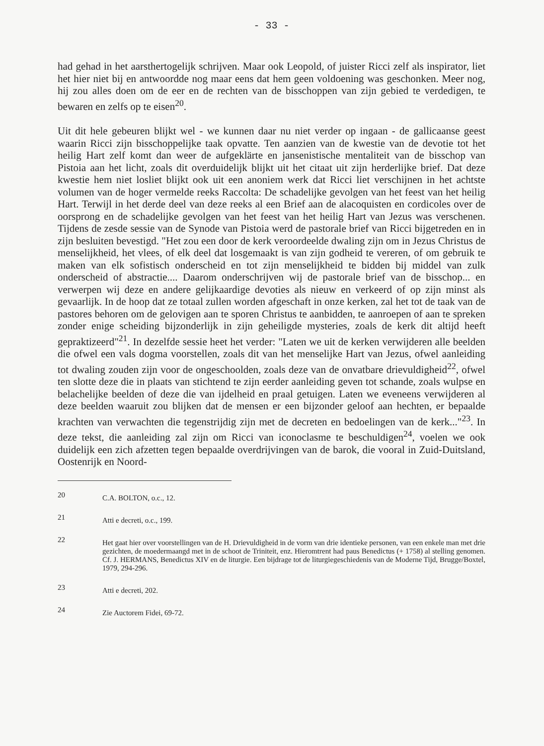- 33 -
had gehad in het aarsthertogelijk schrijven. Maar ook Leopold, of juister Ricci zelf als inspirator, liet het hier niet bij en antwoordde nog maar eens dat hem geen voldoening was geschonken. Meer nog, hij zou alles doen om de eer en de rechten van de bisschoppen van zijn gebied te verdedigen, te bewaren en zelfs op te eisen<sup>20</sup>.
Uit dit hele gebeuren blijkt wel - we kunnen daar nu niet verder op ingaan - de gallicaanse geest waarin Ricci zijn bisschoppelijke taak opvatte. Ten aanzien van de kwestie van de devotie tot het heilig Hart zelf komt dan weer de aufgeklärte en jansenistische mentaliteit van de bisschop van Pistoia aan het licht, zoals dit overduidelijk blijkt uit het citaat uit zijn herderlijke brief. Dat deze kwestie hem niet losliet blijkt ook uit een anoniem werk dat Ricci liet verschijnen in het achtste volumen van de hoger vermelde reeks Raccolta: De schadelijke gevolgen van het feest van het heilig Hart. Terwijl in het derde deel van deze reeks al een Brief aan de alacoquisten en cordicoles over de oorsprong en de schadelijke gevolgen van het feest van het heilig Hart van Jezus was verschenen. Tijdens de zesde sessie van de Synode van Pistoia werd de pastorale brief van Ricci bijgetreden en in zijn besluiten bevestigd. "Het zou een door de kerk veroordeelde dwaling zijn om in Jezus Christus de menselijkheid, het vlees, of elk deel dat losgemaakt is van zijn godheid te vereren, of om gebruik te maken van elk sofistisch onderscheid en tot zijn menselijkheid te bidden bij middel van zulk onderscheid of abstractie.... Daarom onderschrijven wij de pastorale brief van de bisschop... en verwerpen wij deze en andere gelijkaardige devoties als nieuw en verkeerd of op zijn minst als gevaarlijk. In de hoop dat ze totaal zullen worden afgeschaft in onze kerken, zal het tot de taak van de pastores behoren om de gelovigen aan te sporen Christus te aanbidden, te aanroepen of aan te spreken zonder enige scheiding bijzonderlijk in zijn geheiligde mysteries, zoals de kerk dit altijd heeft gepraktizeerd"<sup>21</sup>. In dezelfde sessie heet het verder: "Laten we uit de kerken verwijderen alle beelden die ofwel een vals dogma voorstellen, zoals dit van het menselijke Hart van Jezus, ofwel aanleiding tot dwaling zouden zijn voor de ongeschoolden, zoals deze van de onvatbare drievuldigheid<sup>22</sup>, ofwel ten slotte deze die in plaats van stichtend te zijn eerder aanleiding geven tot schande, zoals wulpse en belachelijke beelden of deze die van ijdelheid en praal getuigen. Laten we eveneens verwijderen al deze beelden waaruit zou blijken dat de mensen er een bijzonder geloof aan hechten, er bepaalde krachten van verwachten die tegenstrijdig zijn met de decreten en bedoelingen van de kerk..."<sup>23</sup>. In deze tekst, die aanleiding zal zijn om Ricci van iconoclasme te beschuldigen<sup>24</sup>, voelen we ook duidelijk een zich afzetten tegen bepaalde overdrijvingen van de barok, die vooral in Zuid-Duitsland, Oostenrijk en Noord-
20
C.A. BOLTON, o.c., 12.
21
Atti e decreti, o.c., 199.
22
Het gaat hier over voorstellingen van de H. Drievuldigheid in de vorm van drie identieke personen, van een enkele man met drie gezichten, de moedermaangd met in de schoot de Triniteit, enz. Hieromtrent had paus Benedictus (+ 1758) al stelling genomen. Cf. J. HERMANS, Benedictus XIV en de liturgie. Een bijdrage tot de liturgiegeschiedenis van de Moderne Tijd, Brugge/Boxtel, 1979, 294-296.
23
Atti e decreti, 202.
24
Zie Auctorem Fidei, 69-72.